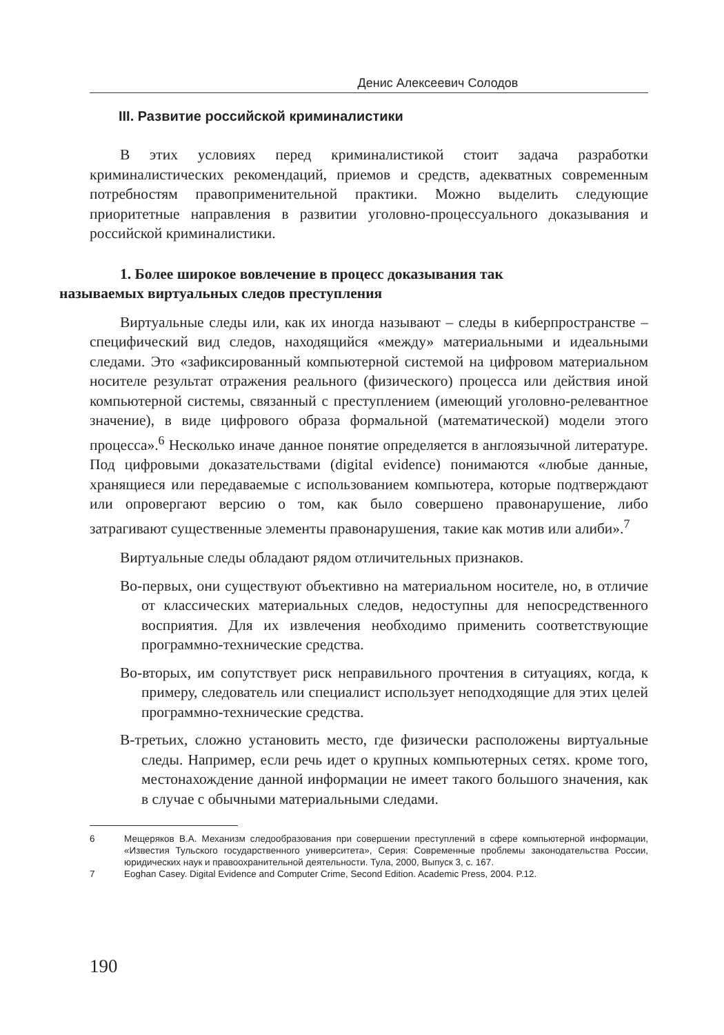Денис Алексеевич Солодов
III. Развитие российской криминалистики
В этих условиях перед криминалистикой стоит задача разработки криминалистических рекомендаций, приемов и средств, адекватных современным потребностям правоприменительной практики. Можно выделить следующие приоритетные направления в развитии уголовно-процессуального доказывания и российской криминалистики.
1. Более широкое вовлечение в процесс доказывания так
называемых виртуальных следов преступления
Виртуальные следы или, как их иногда называют – следы в киберпространстве – специфический вид следов, находящийся «между» материальными и идеальными следами. Это «зафиксированный компьютерной системой на цифровом материальном носителе результат отражения реального (физического) процесса или действия иной компьютерной системы, связанный с преступлением (имеющий уголовно-релевантное значение), в виде цифрового образа формальной (математической) модели этого процесса».<sup>6</sup> Несколько иначе данное понятие определяется в англоязычной литературе. Под цифровыми доказательствами (digital evidence) понимаются «любые данные, хранящиеся или передаваемые с использованием компьютера, которые подтверждают или опровергают версию о том, как было совершено правонарушение, либо затрагивают существенные элементы правонарушения, такие как мотив или алиби».<sup>7</sup>
Виртуальные следы обладают рядом отличительных признаков.
Во-первых, они существуют объективно на материальном носителе, но, в отличие от классических материальных следов, недоступны для непосредственного восприятия. Для их извлечения необходимо применить соответствующие программно-технические средства.
Во-вторых, им сопутствует риск неправильного прочтения в ситуациях, когда, к примеру, следователь или специалист использует неподходящие для этих целей программно-технические средства.
В-третьих, сложно установить место, где физически расположены виртуальные следы. Например, если речь идет о крупных компьютерных сетях. кроме того, местонахождение данной информации не имеет такого большого значения, как в случае с обычными материальными следами.
6 Мещеряков В.А. Механизм следообразования при совершении преступлений в сфере компьютерной информации, «Известия Тульского государственного университета», Серия: Современные проблемы законодательства России, юридических наук и правоохранительной деятельности. Тула, 2000, Выпуск 3, с. 167.
7 Eoghan Casey. Digital Evidence and Computer Crime, Second Edition. Academic Press, 2004. P.12.
190